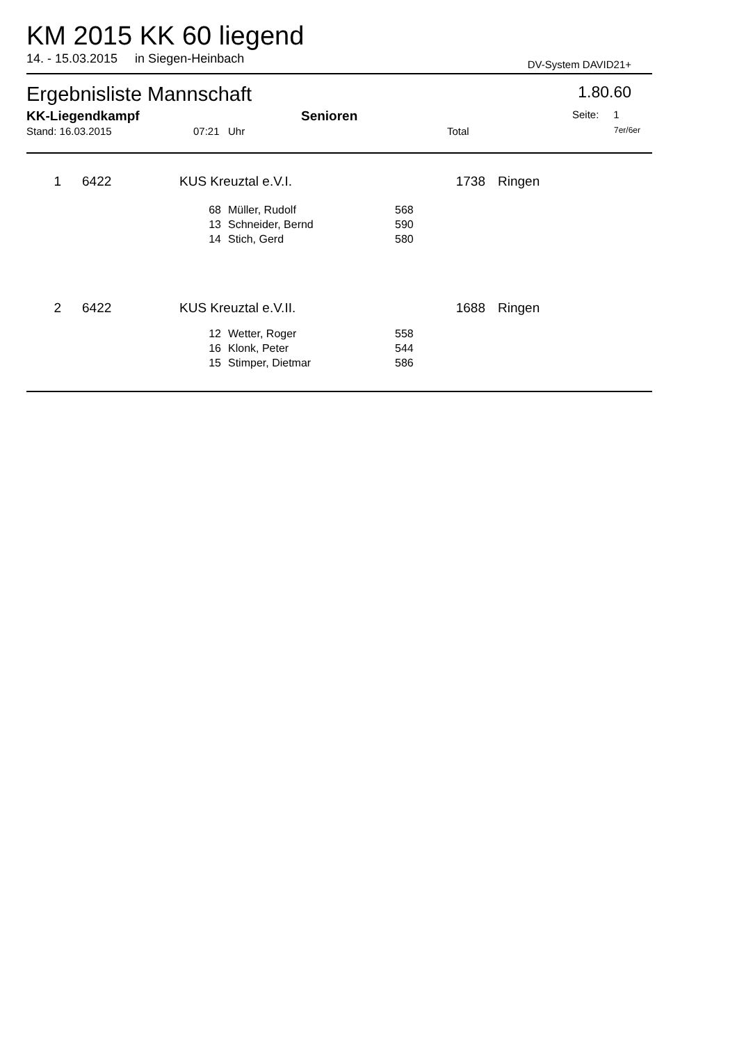KM 2015 KK 60 liegend
14. - 15.03.2015 in Siegen-Heinbach DV-System DAVID21+
Ergebnisliste Mannschaft
1.80.60
KK-Liegendkampf Senioren Seite: 1
Stand: 16.03.2015 07:21 Uhr Total 7er/6er
| 1 | 6422 | KUS Kreuztal e.V.I. | | | 1738 | Ringen |
| | | 68 | Müller, Rudolf | 568 | | |
| | | 13 | Schneider, Bernd | 590 | | |
| | | 14 | Stich, Gerd | 580 | | |
| 2 | 6422 | KUS Kreuztal e.V.II. | | | 1688 | Ringen |
| | | 12 | Wetter, Roger | 558 | | |
| | | 16 | Klonk, Peter | 544 | | |
| | | 15 | Stimper, Dietmar | 586 | | |